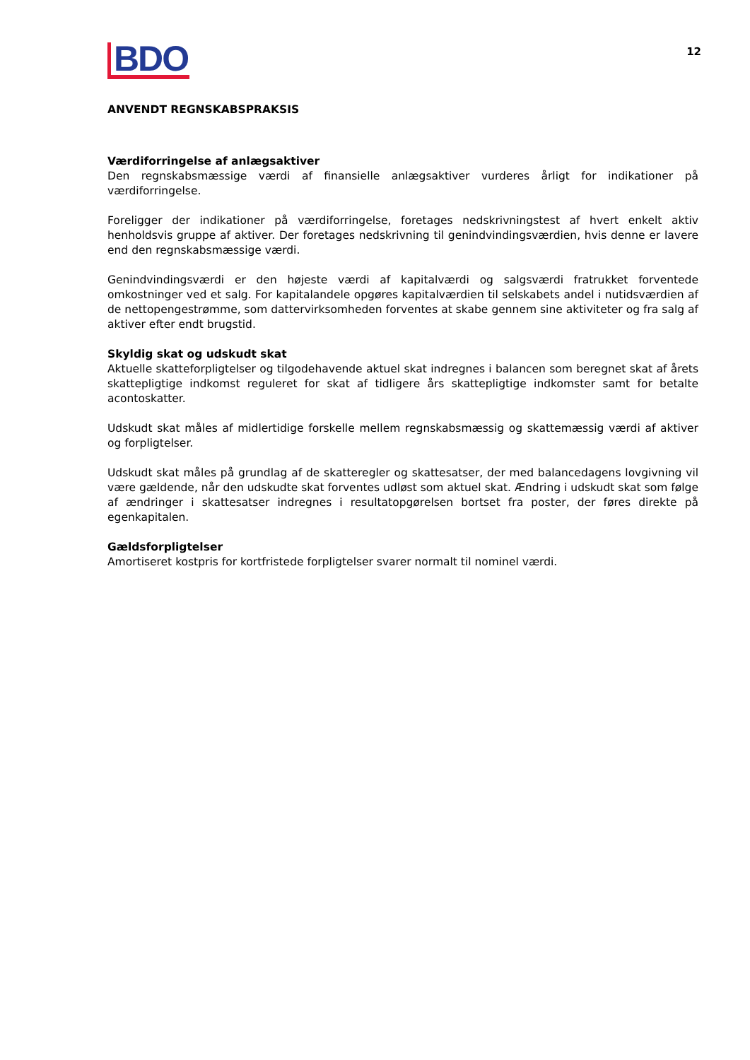BDO
12
ANVENDT REGNSKABSPRAKSIS
Værdiforringelse af anlægsaktiver
Den regnskabsmæssige værdi af finansielle anlægsaktiver vurderes årligt for indikationer på værdiforringelse.
Foreligger der indikationer på værdiforringelse, foretages nedskrivningstest af hvert enkelt aktiv henholdsvis gruppe af aktiver. Der foretages nedskrivning til genindvindingsværdien, hvis denne er lavere end den regnskabsmæssige værdi.
Genindvindingsværdi er den højeste værdi af kapitalværdi og salgsværdi fratrukket forventede omkostninger ved et salg. For kapitalandele opgøres kapitalværdien til selskabets andel i nutidsværdien af de nettopengestrømme, som dattervirksomheden forventes at skabe gennem sine aktiviteter og fra salg af aktiver efter endt brugstid.
Skyldig skat og udskudt skat
Aktuelle skatteforpligtelser og tilgodehavende aktuel skat indregnes i balancen som beregnet skat af årets skattepligtige indkomst reguleret for skat af tidligere års skattepligtige indkomster samt for betalte acontoskatter.
Udskudt skat måles af midlertidige forskelle mellem regnskabsmæssig og skattemæssig værdi af aktiver og forpligtelser.
Udskudt skat måles på grundlag af de skatteregler og skattesatser, der med balancedagens lovgivning vil være gældende, når den udskudte skat forventes udløst som aktuel skat. Ændring i udskudt skat som følge af ændringer i skattesatser indregnes i resultatopgørelsen bortset fra poster, der føres direkte på egenkapitalen.
Gældsforpligtelser
Amortiseret kostpris for kortfristede forpligtelser svarer normalt til nominel værdi.